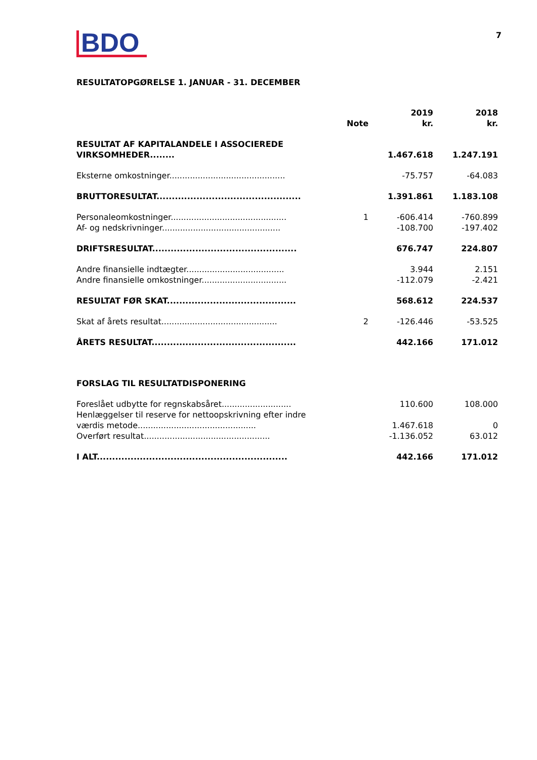BDO
7
RESULTATOPGØRELSE 1. JANUAR - 31. DECEMBER
| | Note | 2019 kr. | 2018 kr. |
| --- | --- | --- | --- |
| RESULTAT AF KAPITALANDELE I ASSOCIEREDE VIRKSOMHEDER........ | | 1.467.618 | 1.247.191 |
| Eksterne omkostninger............................................. | | -75.757 | -64.083 |
| BRUTTORESULTAT............................................... | | 1.391.861 | 1.183.108 |
| Personaleomkostninger............................................. | 1 | -606.414 | -760.899 |
| Af- og nedskrivninger.............................................. | | -108.700 | -197.402 |
| DRIFTSRESULTAT............................................... | | 676.747 | 224.807 |
| Andre finansielle indtægter...................................... | | 3.944 | 2.151 |
| Andre finansielle omkostninger................................. | | -112.079 | -2.421 |
| RESULTAT FØR SKAT.......................................... | | 568.612 | 224.537 |
| Skat af årets resultat............................................. | 2 | -126.446 | -53.525 |
| ÅRETS RESULTAT............................................... | | 442.166 | 171.012 |
| FORSLAG TIL RESULTATDISPONERING | | | |
| Foreslået udbytte for regnskabsåret........................... | | 110.600 | 108.000 |
| Henlæggelser til reserve for nettoopskrivning efter indre værdis metode.............................................. | | 1.467.618 | 0 |
| Overført resultat................................................. | | -1.136.052 | 63.012 |
| I ALT.............................................................. | | 442.166 | 171.012 |